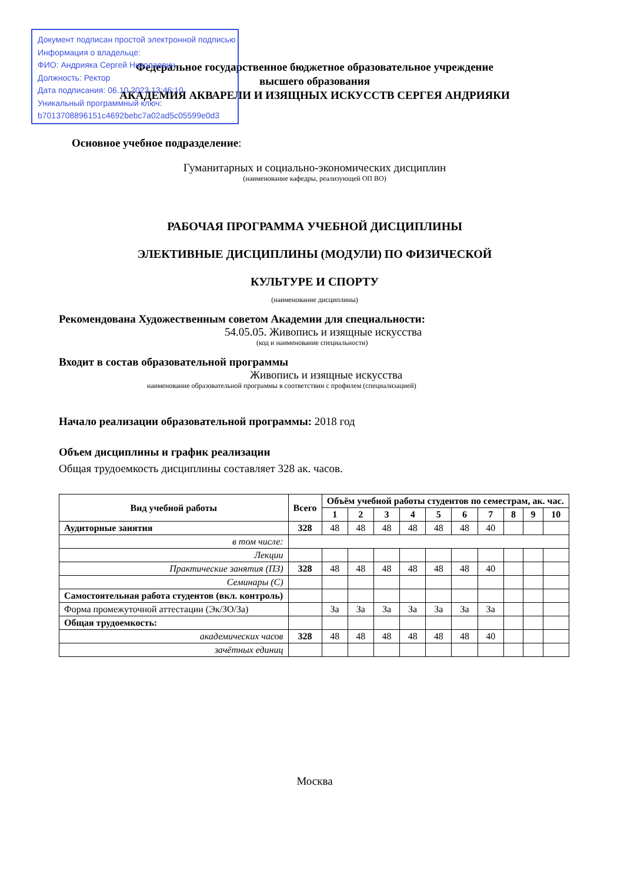Документ подписан простой электронной подписью
Информация о владельце:
ФИО: Андрияка Сергей Николаевич
Должность: Ректор
Дата подписания: 06.10.2023 13:46:10
Уникальный программный ключ:
b7013708896151c4692bebc7a02ad5c05599e0d3
Федеральное государственное бюджетное образовательное учреждение
высшего образования
АКАДЕМИЯ АКВАРЕЛИ И ИЗЯЩНЫХ ИСКУССТВ СЕРГЕЯ АНДРИЯКИ
Основное учебное подразделение:
Гуманитарных и социально-экономических дисциплин
(наименование кафедры, реализующей ОП ВО)
РАБОЧАЯ ПРОГРАММА УЧЕБНОЙ ДИСЦИПЛИНЫ
ЭЛЕКТИВНЫЕ ДИСЦИПЛИНЫ (МОДУЛИ) ПО ФИЗИЧЕСКОЙ
КУЛЬТУРЕ И СПОРТУ
(наименование дисциплины)
Рекомендована Художественным советом Академии для специальности:
54.05.05. Живопись и изящные искусства
(код и наименование специальности)
Входит в состав образовательной программы
Живопись и изящные искусства
наименование образовательной программы в соответствии с профилем (специализацией)
Начало реализации образовательной программы: 2018 год
Объем дисциплины и график реализации
Общая трудоемкость дисциплины составляет 328 ак. часов.
| Вид учебной работы | Всего | Объём учебной работы студентов по семестрам, ак. час. | | | | | | | | | |
| --- | --- | --- | --- | --- | --- | --- | --- | --- | --- | --- | --- |
| | | 1 | 2 | 3 | 4 | 5 | 6 | 7 | 8 | 9 | 10 |
| Аудиторные занятия | 328 | 48 | 48 | 48 | 48 | 48 | 48 | 40 | | | |
| в том числе: | | | | | | | | | | | |
| Лекции | | | | | | | | | | | |
| Практические занятия (ПЗ) | 328 | 48 | 48 | 48 | 48 | 48 | 48 | 40 | | | |
| Семинары (С) | | | | | | | | | | | |
| Самостоятельная работа студентов (вкл. контроль) | | | | | | | | | | | |
| Форма промежуточной аттестации (Эк/ЗО/За) | | За | За | За | За | За | За | За | | | |
| Общая трудоемкость: | | | | | | | | | | | |
| академических часов | 328 | 48 | 48 | 48 | 48 | 48 | 48 | 40 | | | |
| зачётных единиц | | | | | | | | | | | |
Москва